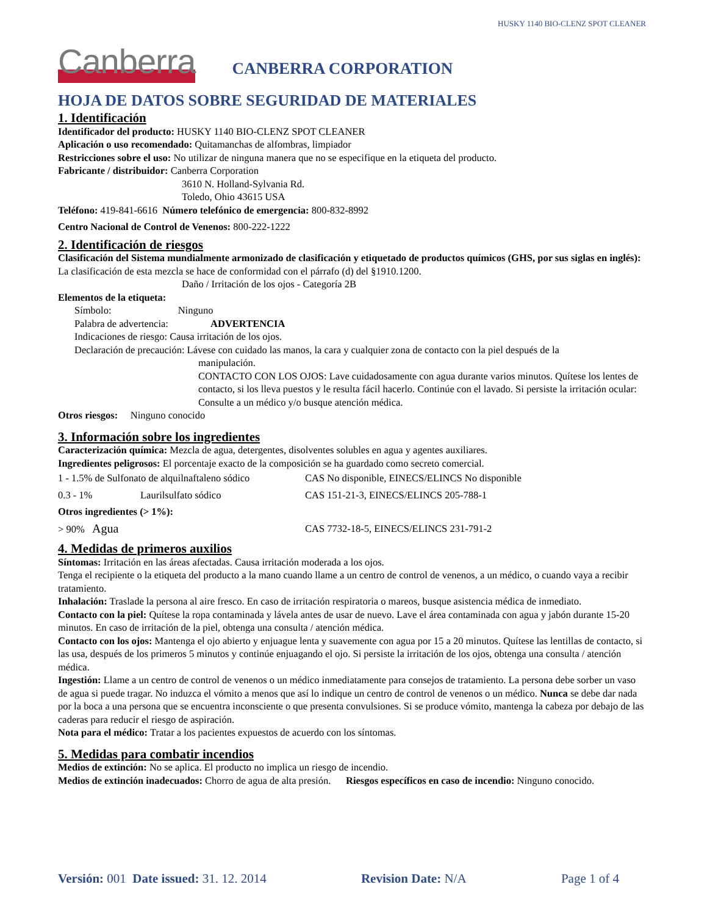HUSKY 1140 BIO-CLENZ SPOT CLEANER
Canberra
CANBERRA CORPORATION
HOJA DE DATOS SOBRE SEGURIDAD DE MATERIALES
1. Identificación
Identificador del producto: HUSKY 1140 BIO-CLENZ SPOT CLEANER
Aplicación o uso recomendado: Quitamanchas de alfombras, limpiador
Restricciones sobre el uso: No utilizar de ninguna manera que no se especifique en la etiqueta del producto.
Fabricante / distribuidor: Canberra Corporation
3610 N. Holland-Sylvania Rd.
Toledo, Ohio 43615 USA
Teléfono: 419-841-6616 Número telefónico de emergencia: 800-832-8992
Centro Nacional de Control de Venenos: 800-222-1222
2. Identificación de riesgos
Clasificación del Sistema mundialmente armonizado de clasificación y etiquetado de productos químicos (GHS, por sus siglas en inglés): La clasificación de esta mezcla se hace de conformidad con el párrafo (d) del §1910.1200.
Daño / Irritación de los ojos - Categoría 2B
Elementos de la etiqueta:
Símbolo: Ninguno
Palabra de advertencia: ADVERTENCIA
Indicaciones de riesgo: Causa irritación de los ojos.
Declaración de precaución: Lávese con cuidado las manos, la cara y cualquier zona de contacto con la piel después de la
manipulación.
CONTACTO CON LOS OJOS: Lave cuidadosamente con agua durante varios minutos. Quítese los lentes de contacto, si los lleva puestos y le resulta fácil hacerlo. Continúe con el lavado. Si persiste la irritación ocular: Consulte a un médico y/o busque atención médica.
Otros riesgos: Ninguno conocido
3. Información sobre los ingredientes
Caracterización química: Mezcla de agua, detergentes, disolventes solubles en agua y agentes auxiliares.
Ingredientes peligrosos: El porcentaje exacto de la composición se ha guardado como secreto comercial.
| 1 - 1.5% de Sulfonato de alquilnaftaleno sódico | | CAS No disponible, EINECS/ELINCS No disponible |
| 0.3 - 1% | Laurilsulfato sódico | CAS 151-21-3, EINECS/ELINCS 205-788-1 |
| Otros ingredientes (> 1%): | | |
| > 90% Agua | | CAS 7732-18-5, EINECS/ELINCS 231-791-2 |
4. Medidas de primeros auxilios
Síntomas: Irritación en las áreas afectadas. Causa irritación moderada a los ojos.
Tenga el recipiente o la etiqueta del producto a la mano cuando llame a un centro de control de venenos, a un médico, o cuando vaya a recibir tratamiento.
Inhalación: Traslade la persona al aire fresco. En caso de irritación respiratoria o mareos, busque asistencia médica de inmediato.
Contacto con la piel: Quítese la ropa contaminada y lávela antes de usar de nuevo. Lave el área contaminada con agua y jabón durante 15-20 minutos. En caso de irritación de la piel, obtenga una consulta / atención médica.
Contacto con los ojos: Mantenga el ojo abierto y enjuague lenta y suavemente con agua por 15 a 20 minutos. Quítese las lentillas de contacto, si las usa, después de los primeros 5 minutos y continúe enjuagando el ojo. Si persiste la irritación de los ojos, obtenga una consulta / atención médica.
Ingestión: Llame a un centro de control de venenos o un médico inmediatamente para consejos de tratamiento. La persona debe sorber un vaso de agua si puede tragar. No induzca el vómito a menos que así lo indique un centro de control de venenos o un médico. Nunca se debe dar nada por la boca a una persona que se encuentra inconsciente o que presenta convulsiones. Si se produce vómito, mantenga la cabeza por debajo de las caderas para reducir el riesgo de aspiración.
Nota para el médico: Tratar a los pacientes expuestos de acuerdo con los síntomas.
5. Medidas para combatir incendios
Medios de extinción: No se aplica. El producto no implica un riesgo de incendio.
Medios de extinción inadecuados: Chorro de agua de alta presión. Riesgos específicos en caso de incendio: Ninguno conocido.
Versión: 001 Date issued: 31. 12. 2014 Revision Date: N/A Page 1 of 4